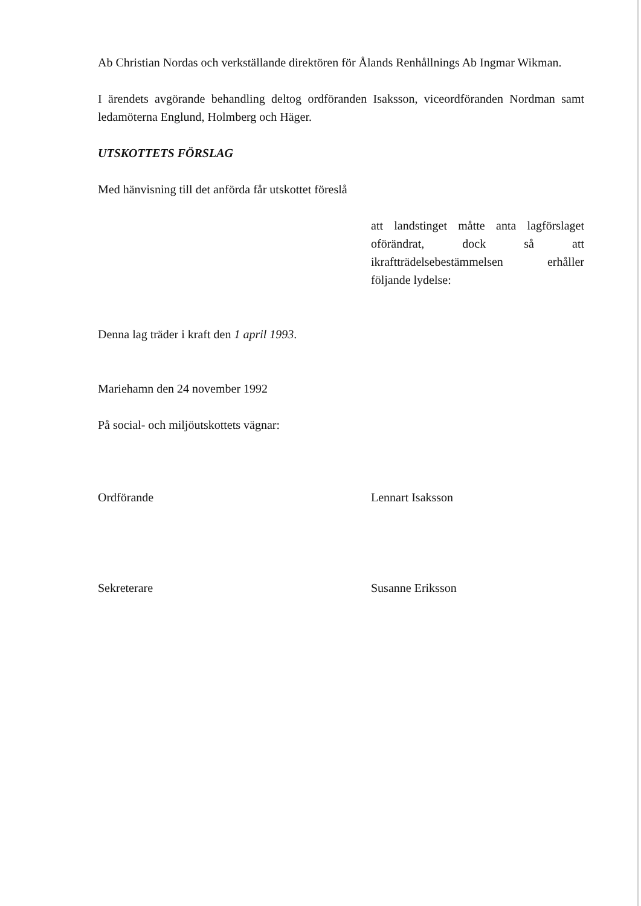Ab Christian Nordas och verkställande direktören för Ålands Renhållnings Ab Ingmar Wikman.
I ärendets avgörande behandling deltog ordföranden Isaksson, viceordföranden Nordman samt ledamöterna Englund, Holmberg och Häger.
UTSKOTTETS FÖRSLAG
Med hänvisning till det anförda får utskottet föreslå
att landstinget måtte anta lagförslaget oförändrat, dock så att ikraftträdelsebestämmelsen erhåller följande lydelse:
Denna lag träder i kraft den 1 april 1993.
Mariehamn den 24 november 1992
På social- och miljöutskottets vägnar:
Ordförande Lennart Isaksson
Sekreterare Susanne Eriksson